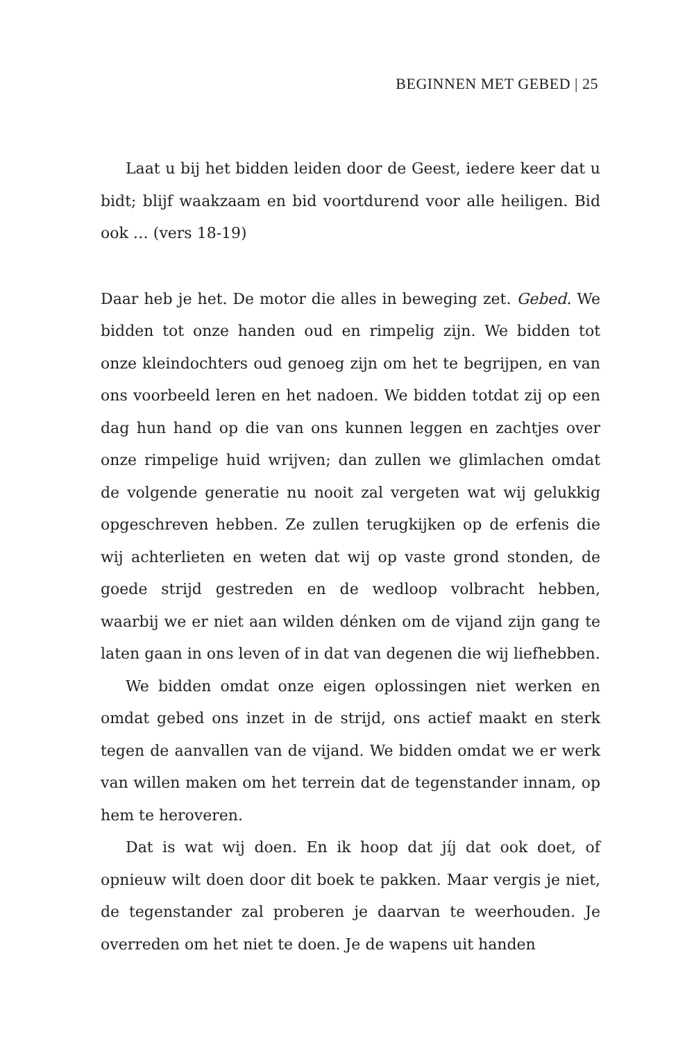BEGINNEN MET GEBED | 25
Laat u bij het bidden leiden door de Geest, iedere keer dat u bidt; blijf waakzaam en bid voortdurend voor alle heiligen. Bid ook … (vers 18-19)
Daar heb je het. De motor die alles in beweging zet. Gebed. We bidden tot onze handen oud en rimpelig zijn. We bidden tot onze kleindochters oud genoeg zijn om het te begrijpen, en van ons voorbeeld leren en het nadoen. We bidden totdat zij op een dag hun hand op die van ons kunnen leggen en zachtjes over onze rimpelige huid wrijven; dan zullen we glimlachen omdat de volgende generatie nu nooit zal vergeten wat wij gelukkig opgeschreven hebben. Ze zullen terugkijken op de erfenis die wij achterlieten en weten dat wij op vaste grond stonden, de goede strijd gestreden en de wedloop volbracht hebben, waarbij we er niet aan wilden dénken om de vijand zijn gang te laten gaan in ons leven of in dat van degenen die wij liefhebben.
We bidden omdat onze eigen oplossingen niet werken en omdat gebed ons inzet in de strijd, ons actief maakt en sterk tegen de aanvallen van de vijand. We bidden omdat we er werk van willen maken om het terrein dat de tegenstander innam, op hem te heroveren.
Dat is wat wij doen. En ik hoop dat jíj dat ook doet, of opnieuw wilt doen door dit boek te pakken. Maar vergis je niet, de tegenstander zal proberen je daarvan te weerhouden. Je overreden om het niet te doen. Je de wapens uit handen